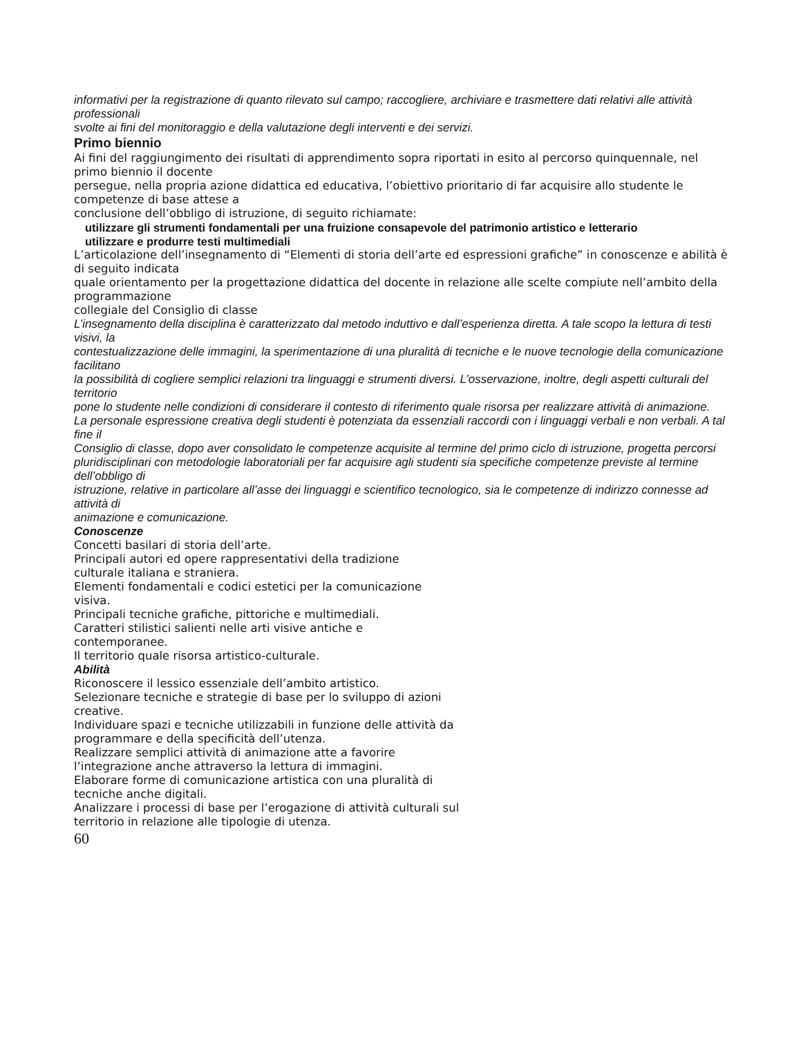informativi per la registrazione di quanto rilevato sul campo; raccogliere, archiviare e trasmettere dati relativi alle attività professionali
svolte ai fini del monitoraggio e della valutazione degli interventi e dei servizi.
Primo biennio
Ai fini del raggiungimento dei risultati di apprendimento sopra riportati in esito al percorso quinquennale, nel primo biennio il docente
persegue, nella propria azione didattica ed educativa, l’obiettivo prioritario di far acquisire allo studente le competenze di base attese a
conclusione dell’obbligo di istruzione, di seguito richiamate:
utilizzare gli strumenti fondamentali per una fruizione consapevole del patrimonio artistico e letterario
utilizzare e produrre testi multimediali
L’articolazione dell’insegnamento di “Elementi di storia dell’arte ed espressioni grafiche” in conoscenze e abilità è di seguito indicata
quale orientamento per la progettazione didattica del docente in relazione alle scelte compiute nell’ambito della programmazione
collegiale del Consiglio di classe
L’insegnamento della disciplina è caratterizzato dal metodo induttivo e dall’esperienza diretta. A tale scopo la lettura di testi visivi, la
contestualizzazione delle immagini, la sperimentazione di una pluralità di tecniche e le nuove tecnologie della comunicazione facilitano
la possibilità di cogliere semplici relazioni tra linguaggi e strumenti diversi. L’osservazione, inoltre, degli aspetti culturali del territorio
pone lo studente nelle condizioni di considerare il contesto di riferimento quale risorsa per realizzare attività di animazione.
La personale espressione creativa degli studenti è potenziata da essenziali raccordi con i linguaggi verbali e non verbali. A tal fine il
Consiglio di classe, dopo aver consolidato le competenze acquisite al termine del primo ciclo di istruzione, progetta percorsi
pluridisciplinari con metodologie laboratoriali per far acquisire agli studenti sia specifiche competenze previste al termine dell’obbligo di
istruzione, relative in particolare all’asse dei linguaggi e scientifico tecnologico, sia le competenze di indirizzo connesse ad attività di
animazione e comunicazione.
Conoscenze
Concetti basilari di storia dell’arte.
Principali autori ed opere rappresentativi della tradizione
culturale italiana e straniera.
Elementi fondamentali e codici estetici per la comunicazione
visiva.
Principali tecniche grafiche, pittoriche e multimediali.
Caratteri stilistici salienti nelle arti visive antiche e
contemporanee.
Il territorio quale risorsa artistico-culturale.
Abilità
Riconoscere il lessico essenziale dell’ambito artistico.
Selezionare tecniche e strategie di base per lo sviluppo di azioni
creative.
Individuare spazi e tecniche utilizzabili in funzione delle attività da
programmare e della specificità dell’utenza.
Realizzare semplici attività di animazione atte a favorire
l’integrazione anche attraverso la lettura di immagini.
Elaborare forme di comunicazione artistica con una pluralità di
tecniche anche digitali.
Analizzare i processi di base per l’erogazione di attività culturali sul
territorio in relazione alle tipologie di utenza.
60